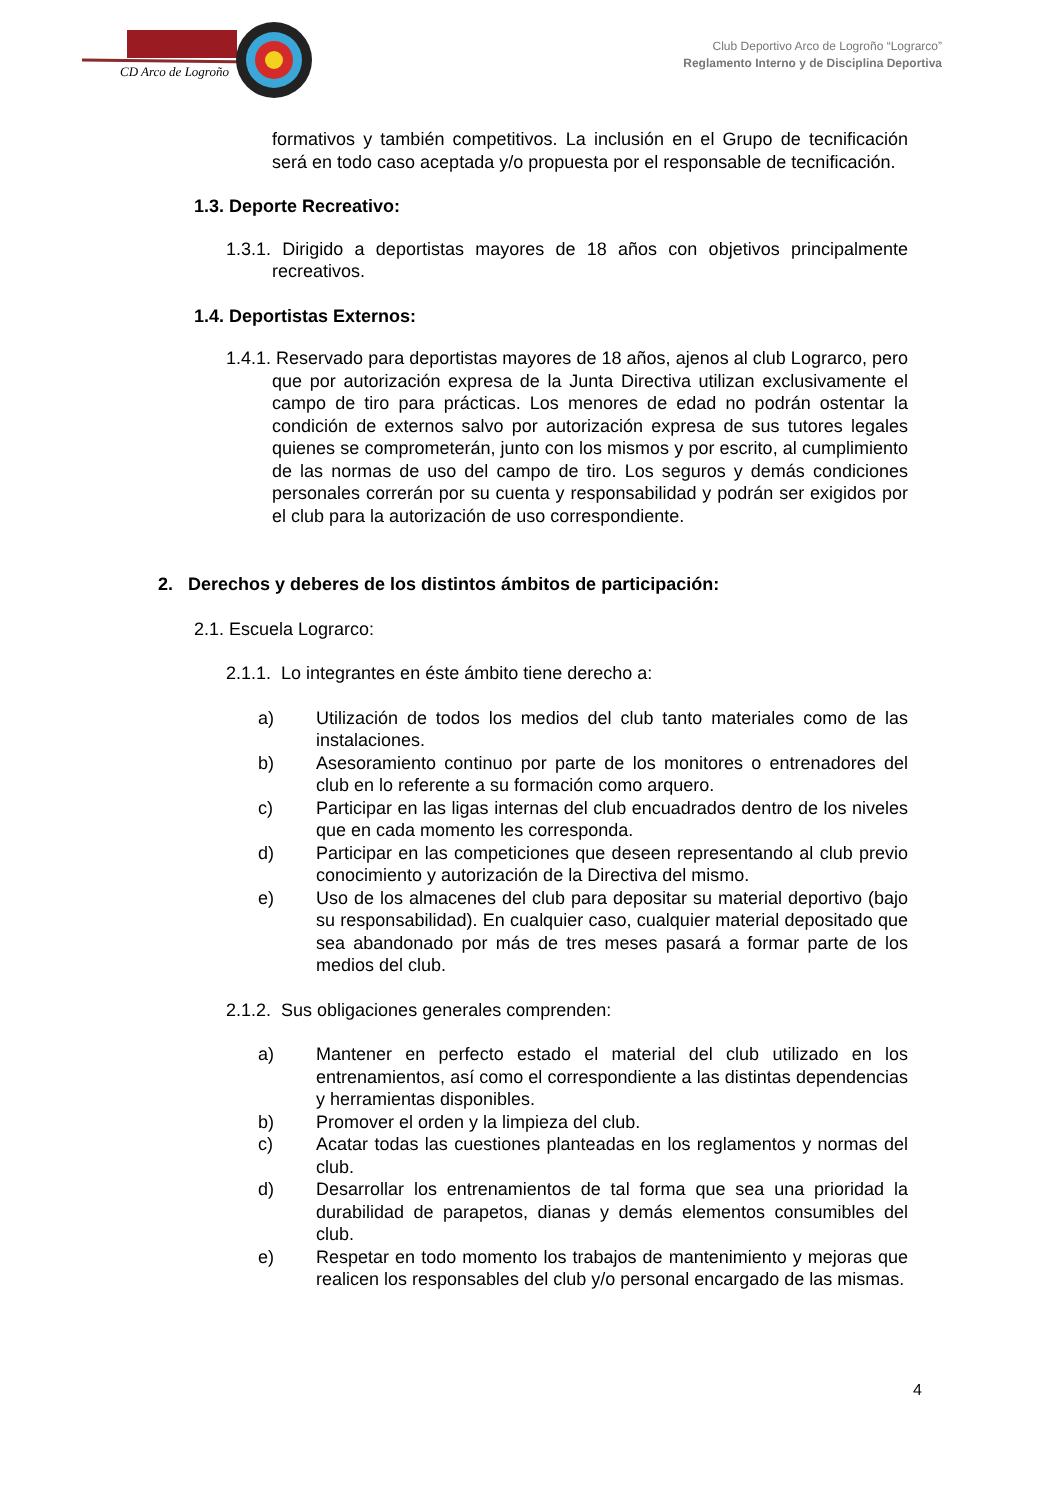CD Arco de Logroño
Club Deportivo Arco de Logroño “Lograrco”
Reglamento Interno y de Disciplina Deportiva
formativos y también competitivos. La inclusión en el Grupo de tecnificación será en todo caso aceptada y/o propuesta por el responsable de tecnificación.
1.3. Deporte Recreativo:
1.3.1. Dirigido a deportistas mayores de 18 años con objetivos principalmente recreativos.
1.4. Deportistas Externos:
1.4.1. Reservado para deportistas mayores de 18 años, ajenos al club Lograrco, pero que por autorización expresa de la Junta Directiva utilizan exclusivamente el campo de tiro para prácticas. Los menores de edad no podrán ostentar la condición de externos salvo por autorización expresa de sus tutores legales quienes se comprometerán, junto con los mismos y por escrito, al cumplimiento de las normas de uso del campo de tiro. Los seguros y demás condiciones personales correrán por su cuenta y responsabilidad y podrán ser exigidos por el club para la autorización de uso correspondiente.
2. Derechos y deberes de los distintos ámbitos de participación:
2.1. Escuela Lograrco:
2.1.1. Lo integrantes en éste ámbito tiene derecho a:
a) Utilización de todos los medios del club tanto materiales como de las instalaciones.
b) Asesoramiento continuo por parte de los monitores o entrenadores del club en lo referente a su formación como arquero.
c) Participar en las ligas internas del club encuadrados dentro de los niveles que en cada momento les corresponda.
d) Participar en las competiciones que deseen representando al club previo conocimiento y autorización de la Directiva del mismo.
e) Uso de los almacenes del club para depositar su material deportivo (bajo su responsabilidad). En cualquier caso, cualquier material depositado que sea abandonado por más de tres meses pasará a formar parte de los medios del club.
2.1.2. Sus obligaciones generales comprenden:
a) Mantener en perfecto estado el material del club utilizado en los entrenamientos, así como el correspondiente a las distintas dependencias y herramientas disponibles.
b) Promover el orden y la limpieza del club.
c) Acatar todas las cuestiones planteadas en los reglamentos y normas del club.
d) Desarrollar los entrenamientos de tal forma que sea una prioridad la durabilidad de parapetos, dianas y demás elementos consumibles del club.
e) Respetar en todo momento los trabajos de mantenimiento y mejoras que realicen los responsables del club y/o personal encargado de las mismas.
4